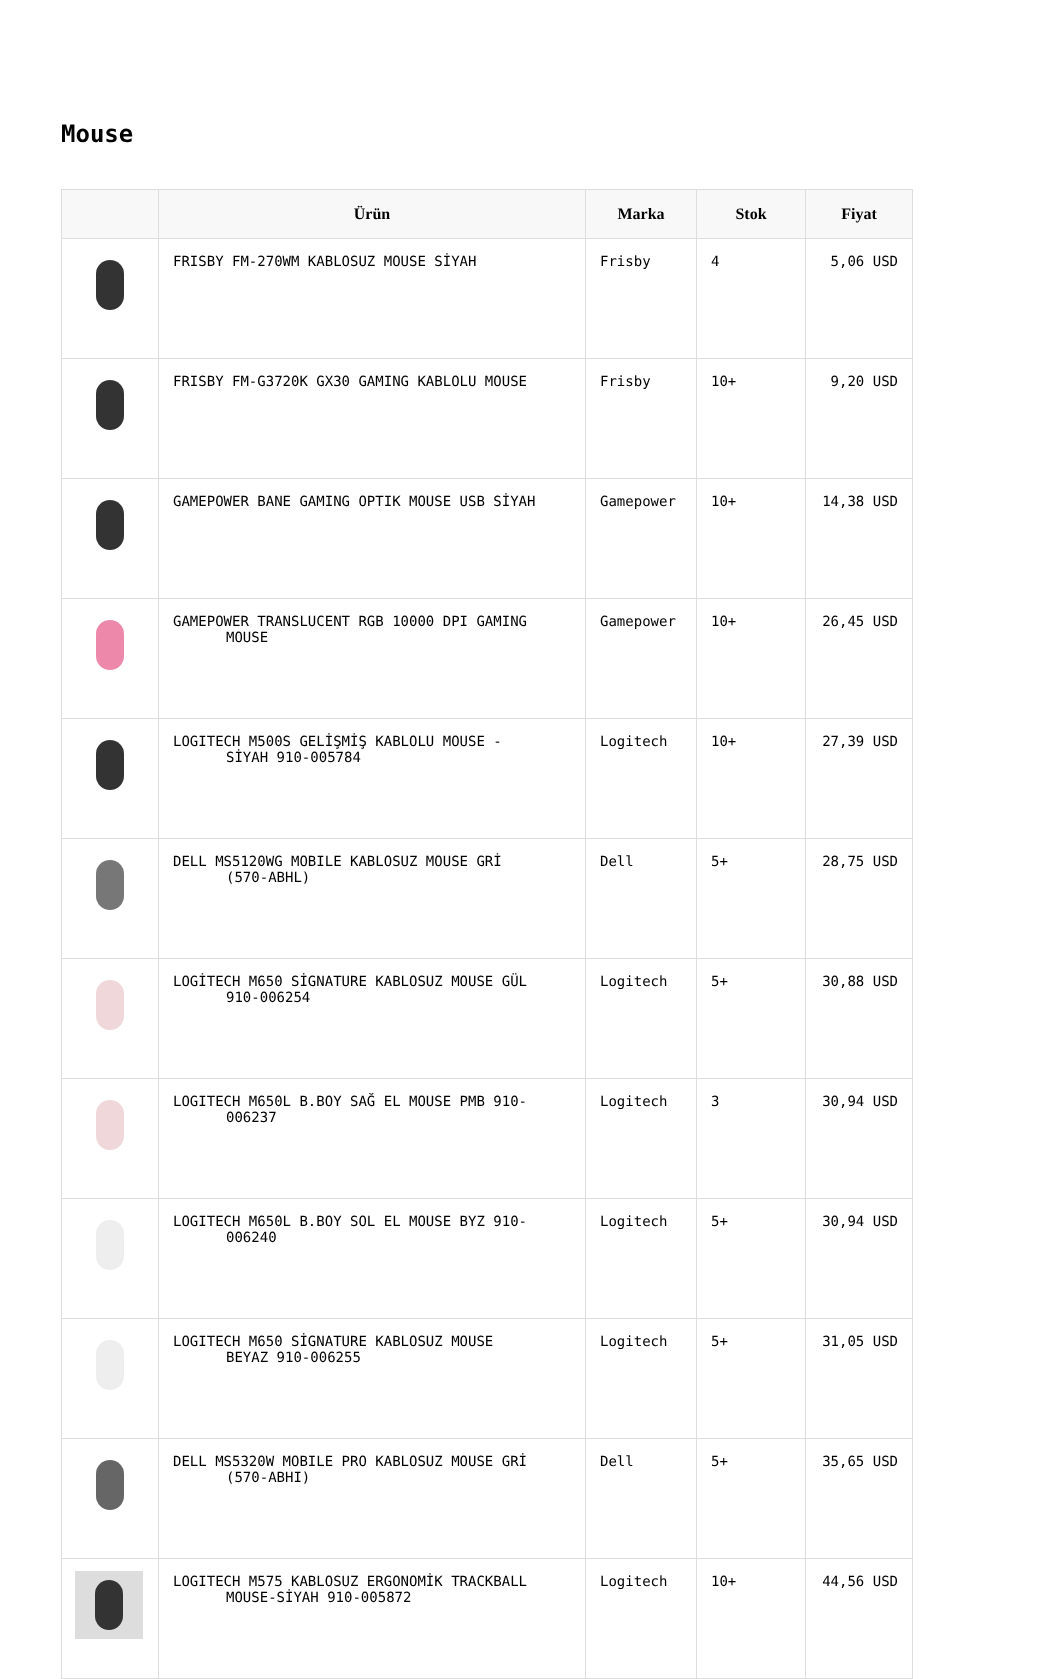Mouse
| | Ürün | Marka | Stok | Fiyat |
| --- | --- | --- | --- | --- |
| | FRISBY FM-270WM KABLOSUZ MOUSE SİYAH | Frisby | 4 | 5,06 USD |
| | FRISBY FM-G3720K GX30 GAMING KABLOLU MOUSE | Frisby | 10+ | 9,20 USD |
| | GAMEPOWER BANE GAMING OPTIK MOUSE USB SİYAH | Gamepower | 10+ | 14,38 USD |
| | GAMEPOWER TRANSLUCENT RGB 10000 DPI GAMING MOUSE | Gamepower | 10+ | 26,45 USD |
| | LOGITECH M500S GELİŞMİŞ KABLOLU MOUSE - SİYAH 910-005784 | Logitech | 10+ | 27,39 USD |
| | DELL MS5120WG MOBILE KABLOSUZ MOUSE GRİ (570-ABHL) | Dell | 5+ | 28,75 USD |
| | LOGİTECH M650 SİGNATURE KABLOSUZ MOUSE GÜL 910-006254 | Logitech | 5+ | 30,88 USD |
| | LOGITECH M650L B.BOY SAĞ EL MOUSE PMB 910- 006237 | Logitech | 3 | 30,94 USD |
| | LOGITECH M650L B.BOY SOL EL MOUSE BYZ 910- 006240 | Logitech | 5+ | 30,94 USD |
| | LOGITECH M650 SİGNATURE KABLOSUZ MOUSE BEYAZ 910-006255 | Logitech | 5+ | 31,05 USD |
| | DELL MS5320W MOBILE PRO KABLOSUZ MOUSE GRİ (570-ABHI) | Dell | 5+ | 35,65 USD |
| | LOGITECH M575 KABLOSUZ ERGONOMİK TRACKBALL MOUSE-SİYAH 910-005872 | Logitech | 10+ | 44,56 USD |